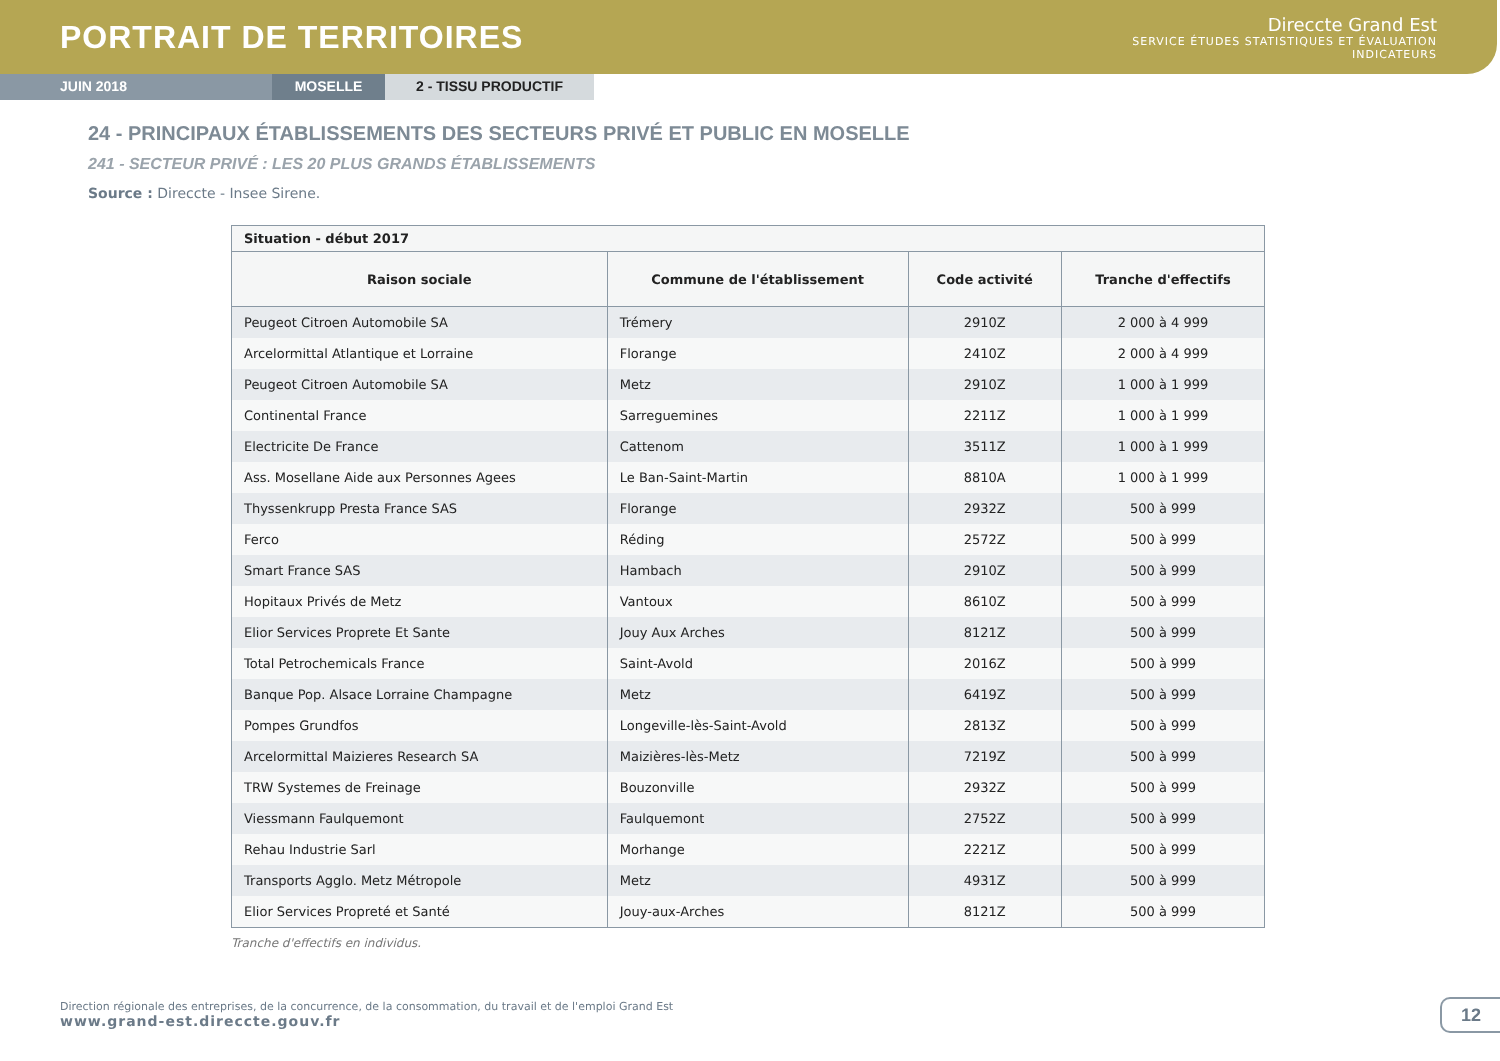PORTRAIT DE TERRITOIRES
Direccte Grand Est
SERVICE ÉTUDES STATISTIQUES ET ÉVALUATION
INDICATEURS
JUIN 2018 MOSELLE 2 - TISSU PRODUCTIF
24 - PRINCIPAUX ÉTABLISSEMENTS DES SECTEURS PRIVÉ ET PUBLIC EN MOSELLE
241 - SECTEUR PRIVÉ : LES 20 PLUS GRANDS ÉTABLISSEMENTS
Source : Direccte - Insee Sirene.
| Situation - début 2017 | | | |
| --- | --- | --- | --- |
| Raison sociale | Commune de l'établissement | Code activité | Tranche d'effectifs |
| Peugeot Citroen Automobile SA | Trémery | 2910Z | 2 000 à 4 999 |
| Arcelormittal Atlantique et Lorraine | Florange | 2410Z | 2 000 à 4 999 |
| Peugeot Citroen Automobile SA | Metz | 2910Z | 1 000 à 1 999 |
| Continental France | Sarreguemines | 2211Z | 1 000 à 1 999 |
| Electricite De France | Cattenom | 3511Z | 1 000 à 1 999 |
| Ass. Mosellane Aide aux Personnes Agees | Le Ban-Saint-Martin | 8810A | 1 000 à 1 999 |
| Thyssenkrupp Presta France SAS | Florange | 2932Z | 500 à 999 |
| Ferco | Réding | 2572Z | 500 à 999 |
| Smart France SAS | Hambach | 2910Z | 500 à 999 |
| Hopitaux Privés de Metz | Vantoux | 8610Z | 500 à 999 |
| Elior Services Proprete Et Sante | Jouy Aux Arches | 8121Z | 500 à 999 |
| Total Petrochemicals France | Saint-Avold | 2016Z | 500 à 999 |
| Banque Pop. Alsace Lorraine Champagne | Metz | 6419Z | 500 à 999 |
| Pompes Grundfos | Longeville-lès-Saint-Avold | 2813Z | 500 à 999 |
| Arcelormittal Maizieres Research SA | Maizières-lès-Metz | 7219Z | 500 à 999 |
| TRW Systemes de Freinage | Bouzonville | 2932Z | 500 à 999 |
| Viessmann Faulquemont | Faulquemont | 2752Z | 500 à 999 |
| Rehau Industrie Sarl | Morhange | 2221Z | 500 à 999 |
| Transports Agglo. Metz Métropole | Metz | 4931Z | 500 à 999 |
| Elior Services Propreté et Santé | Jouy-aux-Arches | 8121Z | 500 à 999 |
Tranche d'effectifs en individus.
Direction régionale des entreprises, de la concurrence, de la consommation, du travail et de l'emploi Grand Est
www.grand-est.direccte.gouv.fr
12